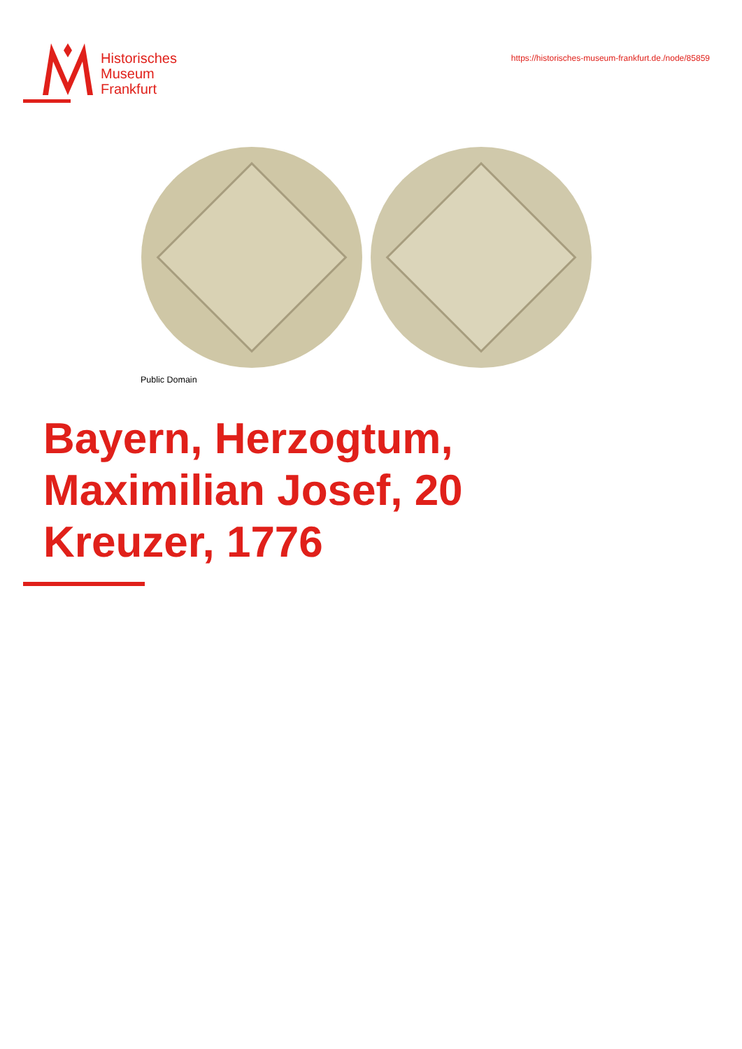Historisches
Museum
Frankfurt
https://historisches-museum-frankfurt.de./node/85859
Public Domain
Bayern, Herzogtum, Maximilian Josef, 20 Kreuzer, 1776